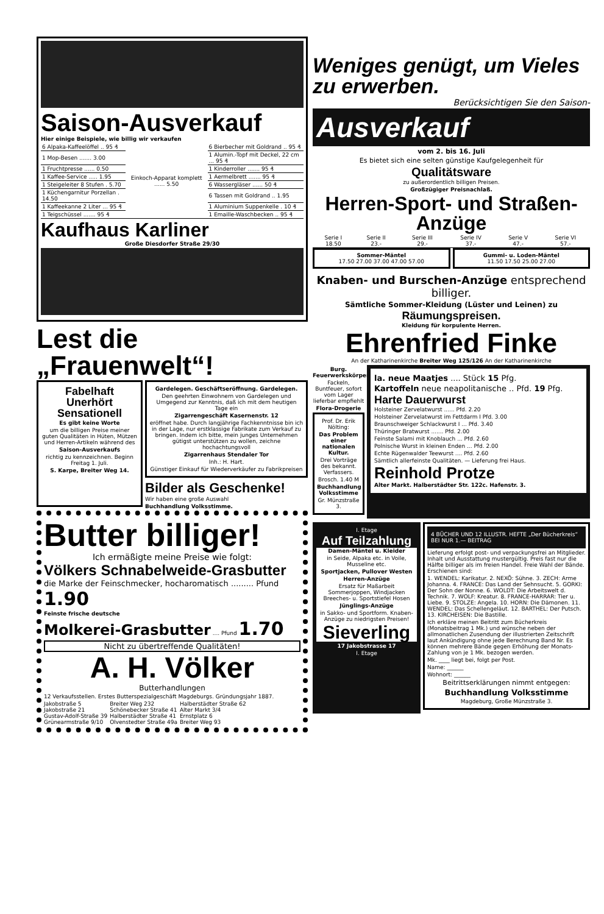Saison-Ausverkauf
Hier einige Beispiele, wie billig wir verkaufen
| 6 Alpaka-Kaffeelöffel .. 95 ₰ | Einkoch-Apparat komplett ...... 5.50 | 6 Bierbecher mit Goldrand .. 95 ₰ |
| 1 Mop-Besen ....... 3.00 | | 1 Alumin.-Topf mit Deckel, 22 cm ... 95 ₰ |
| 1 Fruchtpresse ...... 0.50 | | 1 Kinderroller ....... 95 ₰ |
| 1 Kaffee-Service ..... 1.95 | | 1 Aermelbrett ....... 95 ₰ |
| 1 Steigeleiter 8 Stufen . 5.70 | | 6 Wassergläser ...... 50 ₰ |
| 1 Küchengarnitur Porzellan . 14.50 | | 6 Tassen mit Goldrand .. 1.95 |
| 1 Kaffeekanne 2 Liter ... 95 ₰ | | 1 Aluminium Suppenkelle . 10 ₰ |
| 1 Teigschüssel ....... 95 ₰ | | 1 Emaille-Waschbecken .. 95 ₰ |
Kaufhaus Karliner
Große Diesdorfer Straße 29/30
Lest die „Frauenwelt“!
Fabelhaft Unerhört Sensationell
Es gibt keine Worte
um die billigen Preise meiner guten Qualitäten in Hüten, Mützen und Herren-Artikeln während des
Saison-Ausverkaufs
richtig zu kennzeichnen. Beginn Freitag 1. Juli.
S. Karpe, Breiter Weg 14.
Gardelegen. Geschäftseröffnung. Gardelegen.
Den geehrten Einwohnern von Gardelegen und Umgegend zur Kenntnis, daß ich mit dem heutigen Tage ein
Zigarrengeschäft Kasernenstr. 12
eröffnet habe. Durch langjährige Fachkenntnisse bin ich in der Lage, nur erstklassige Fabrikate zum Verkauf zu bringen. Indem ich bitte, mein junges Unternehmen gütigst unterstützen zu wollen, zeichne hochachtungsvoll
Zigarrenhaus Stendaler Tor
Inh.: H. Hart.
Günstiger Einkauf für Wiederverkäufer zu Fabrikpreisen
Bilder als Geschenke!
Wir haben eine große Auswahl
Buchhandlung Volksstimme.
Butter billiger!
Ich ermäßigte meine Preise wie folgt:
Völkers Schnabelweide-Grasbutter
die Marke der Feinschmecker, hocharomatisch ......... Pfund 1.90
Feinste frische deutsche
Molkerei-Grasbutter .... Pfund 1.70
Nicht zu übertreffende Qualitäten!
A. H. Völker
Butterhandlungen
12 Verkaufsstellen. Erstes Butterspezialgeschäft Magdeburgs. Gründungsjahr 1887.
Jakobstraße 5
Jakobstraße 21
Gustav-Adolf-Straße 39
Grünearmstraße 9/10
Breiter Weg 232
Schönebecker Straße 41
Halberstädter Straße 41
Olvenstedter Straße 49a
Halberstädter Straße 62
Alter Markt 3/4
Ernstplatz 6
Breiter Weg 93
Weniges genügt, um Vieles zu erwerben.
Berücksichtigen Sie den Saison-
Ausverkauf
vom 2. bis 16. Juli
Es bietet sich eine selten günstige Kaufgelegenheit für
Qualitätsware
zu außerordentlich billigen Preisen.
Großzügiger Preisnachlaß.
Herren-Sport- und Straßen-Anzüge
| Serie I 18.50 | Serie II 23.- | Serie III 29.- | Serie IV 37.- | Serie V 47.- | Serie VI 57.- |
Sommer-Mäntel
17.50 27.00 37.00 47.00 57.00
Gummi- u. Loden-Mäntel
11.50 17.50 25.00 27.00
Knaben- und Burschen-Anzüge entsprechend billiger.
Sämtliche Sommer-Kleidung (Lüster und Leinen) zu
Räumungspreisen.
Kleidung für korpulente Herren.
Ehrenfried Finke
An der Katharinenkirche Breiter Weg 125/126 An der Katharinenkirche
Burg. Feuerwerkskörper
Fackeln, Buntfeuer, sofort vom Lager lieferbar empfiehlt
Flora-Drogerie
Prof. Dr. Erik Nölting:
Das Problem einer nationalen Kultur.
Drei Vorträge des bekannt. Verfassers.
Brosch. 1.40 M
Buchhandlung Volksstimme
Gr. Münzstraße 3.
la. neue Maatjes .... Stück 15 Pfg.
Kartoffeln neue neapolitanische .. Pfd. 19 Pfg.
Harte Dauerwurst
Holsteiner Zervelatwurst ...... Pfd. 2.20
Holsteiner Zervelatwurst im Fettdarm I Pfd. 3.00
Braunschweiger Schlackwurst I ... Pfd. 3.40
Thüringer Bratwurst ....... Pfd. 2.00
Feinste Salami mit Knoblauch ... Pfd. 2.60
Polnische Wurst in kleinen Enden ... Pfd. 2.00
Echte Rügenwalder Teewurst .... Pfd. 2.60
Sämtlich allerfeinste Qualitäten. — Lieferung frei Haus.
Reinhold Protze
Alter Markt. Halberstädter Str. 122c. Hafenstr. 3.
I. Etage
Auf Teilzahlung
Damen-Mäntel u. Kleider
in Seide, Alpaka etc. in Voile, Musseline etc.
Sportjacken, Pullover Westen
Herren-Anzüge
Ersatz für Maßarbeit Sommerjoppen, Windjacken Breeches- u. Sportstiefel Hosen
Jünglings-Anzüge
in Sakko- und Sportform. Knaben-Anzüge zu niedrigsten Preisen!
Sieverling
17 Jakobstrasse 17
I. Etage
4 BÜCHER UND 12 ILLUSTR. HEFTE „Der Bücherkreis“ BEI NUR 1.— BEITRAG
Lieferung erfolgt post- und verpackungsfrei an Mitglieder. Inhalt und Ausstattung mustergültig. Preis fast nur die Hälfte billiger als im freien Handel. Freie Wahl der Bände. Erschienen sind:
1. WENDEL: Karikatur. 2. NEXÖ: Sühne. 3. ZECH: Arme Johanna. 4. FRANCE: Das Land der Sehnsucht. 5. GORKI: Der Sohn der Nonne. 6. WOLDT: Die Arbeitswelt d. Technik. 7. WOLF: Kreatur. 8. FRANCE-HARRAR: Tier u. Liebe. 9. STOLZE: Angela. 10. HORN: Die Dämonen. 11. WENDEL: Das Schellengeläut. 12. BARTHEL: Der Putsch. 13. KIRCHEISEN: Die Bastille.
Ich erkläre meinen Beitritt zum Bücherkreis (Monatsbeitrag 1 Mk.) und wünsche neben der allmonatlichen Zusendung der illustrierten Zeitschrift laut Ankündigung ohne jede Berechnung Band Nr. Es können mehrere Bände gegen Erhöhung der Monats-Zahlung von je 1 Mk. bezogen werden.
Mk. ____ liegt bei, folgt per Post.
Name: ______
Wohnort: ______
Beitrittserklärungen nimmt entgegen:
Buchhandlung Volksstimme
Magdeburg, Große Münzstraße 3.